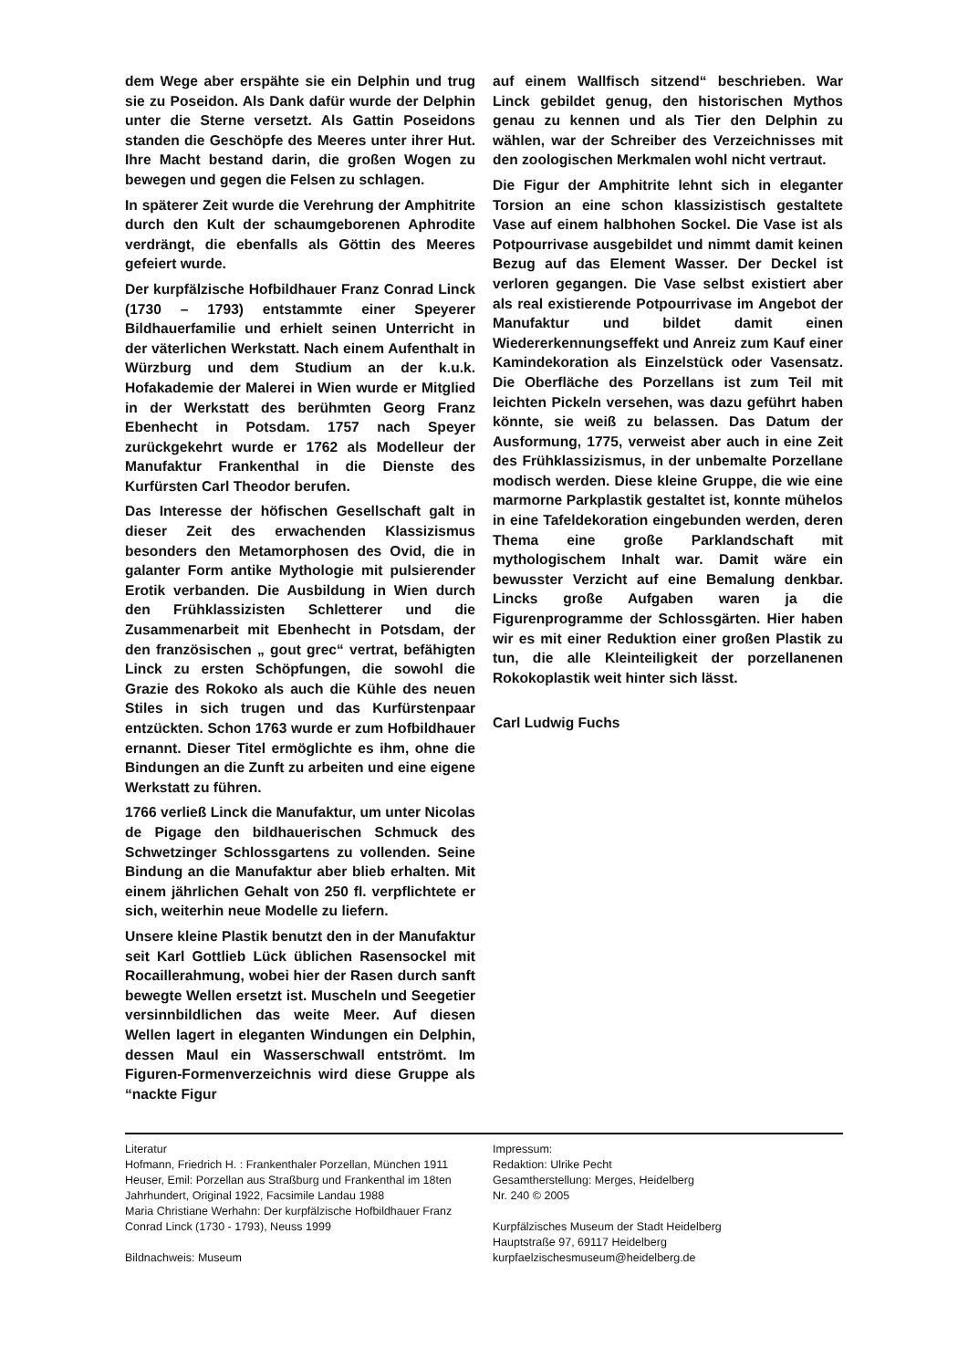dem Wege aber erspähte sie ein Delphin und trug sie zu Poseidon. Als Dank dafür wurde der Delphin unter die Sterne versetzt. Als Gattin Poseidons standen die Geschöpfe des Meeres unter ihrer Hut. Ihre Macht bestand darin, die großen Wogen zu bewegen und gegen die Felsen zu schlagen.
In späterer Zeit wurde die Verehrung der Amphitrite durch den Kult der schaumgeborenen Aphrodite verdrängt, die ebenfalls als Göttin des Meeres gefeiert wurde.
Der kurpfälzische Hofbildhauer Franz Conrad Linck (1730 – 1793) entstammte einer Speyerer Bildhauerfamilie und erhielt seinen Unterricht in der väterlichen Werkstatt. Nach einem Aufenthalt in Würzburg und dem Studium an der k.u.k. Hofakademie der Malerei in Wien wurde er Mitglied in der Werkstatt des berühmten Georg Franz Ebenhecht in Potsdam. 1757 nach Speyer zurückgekehrt wurde er 1762 als Modelleur der Manufaktur Frankenthal in die Dienste des Kurfürsten Carl Theodor berufen.
Das Interesse der höfischen Gesellschaft galt in dieser Zeit des erwachenden Klassizismus besonders den Metamorphosen des Ovid, die in galanter Form antike Mythologie mit pulsierender Erotik verbanden. Die Ausbildung in Wien durch den Frühklassizisten Schletterer und die Zusammenarbeit mit Ebenhecht in Potsdam, der den französischen „ gout grec“ vertrat, befähigten Linck zu ersten Schöpfungen, die sowohl die Grazie des Rokoko als auch die Kühle des neuen Stiles in sich trugen und das Kurfürstenpaar entzückten. Schon 1763 wurde er zum Hofbildhauer ernannt. Dieser Titel ermöglichte es ihm, ohne die Bindungen an die Zunft zu arbeiten und eine eigene Werkstatt zu führen.
1766 verließ Linck die Manufaktur, um unter Nicolas de Pigage den bildhauerischen Schmuck des Schwetzinger Schlossgartens zu vollenden. Seine Bindung an die Manufaktur aber blieb erhalten. Mit einem jährlichen Gehalt von 250 fl. verpflichtete er sich, weiterhin neue Modelle zu liefern.
Unsere kleine Plastik benutzt den in der Manufaktur seit Karl Gottlieb Lück üblichen Rasensockel mit Rocaillerahmung, wobei hier der Rasen durch sanft bewegte Wellen ersetzt ist. Muscheln und Seegetier versinnbildlichen das weite Meer. Auf diesen Wellen lagert in eleganten Windungen ein Delphin, dessen Maul ein Wasserschwall entströmt. Im Figuren-Formenverzeichnis wird diese Gruppe als “nackte Figur
auf einem Wallfisch sitzend“ beschrieben. War Linck gebildet genug, den historischen Mythos genau zu kennen und als Tier den Delphin zu wählen, war der Schreiber des Verzeichnisses mit den zoologischen Merkmalen wohl nicht vertraut.
Die Figur der Amphitrite lehnt sich in eleganter Torsion an eine schon klassizistisch gestaltete Vase auf einem halbhohen Sockel. Die Vase ist als Potpourrivase ausgebildet und nimmt damit keinen Bezug auf das Element Wasser. Der Deckel ist verloren gegangen. Die Vase selbst existiert aber als real existierende Potpourrivase im Angebot der Manufaktur und bildet damit einen Wiedererkennungseffekt und Anreiz zum Kauf einer Kamindekoration als Einzelstück oder Vasensatz. Die Oberfläche des Porzellans ist zum Teil mit leichten Pickeln versehen, was dazu geführt haben könnte, sie weiß zu belassen. Das Datum der Ausformung, 1775, verweist aber auch in eine Zeit des Frühklassizismus, in der unbemalte Porzellane modisch werden. Diese kleine Gruppe, die wie eine marmorne Parkplastik gestaltet ist, konnte mühelos in eine Tafeldekoration eingebunden werden, deren Thema eine große Parklandschaft mit mythologischem Inhalt war. Damit wäre ein bewusster Verzicht auf eine Bemalung denkbar. Lincks große Aufgaben waren ja die Figurenprogramme der Schlossgärten. Hier haben wir es mit einer Reduktion einer großen Plastik zu tun, die alle Kleinteiligkeit der porzellanenen Rokokoplastik weit hinter sich lässt.
Carl Ludwig Fuchs
Literatur
Hofmann, Friedrich H. : Frankenthaler Porzellan, München 1911
Heuser, Emil: Porzellan aus Straßburg und Frankenthal im 18ten Jahrhundert, Original 1922, Facsimile Landau 1988
Maria Christiane Werhahn: Der kurpfälzische Hofbildhauer Franz Conrad Linck (1730 - 1793), Neuss 1999
Bildnachweis: Museum
Impressum:
Redaktion: Ulrike Pecht
Gesamtherstellung: Merges, Heidelberg
Nr. 240 © 2005
Kurpfälzisches Museum der Stadt Heidelberg
Hauptstraße 97, 69117 Heidelberg
kurpfaelzischesmuseum@heidelberg.de